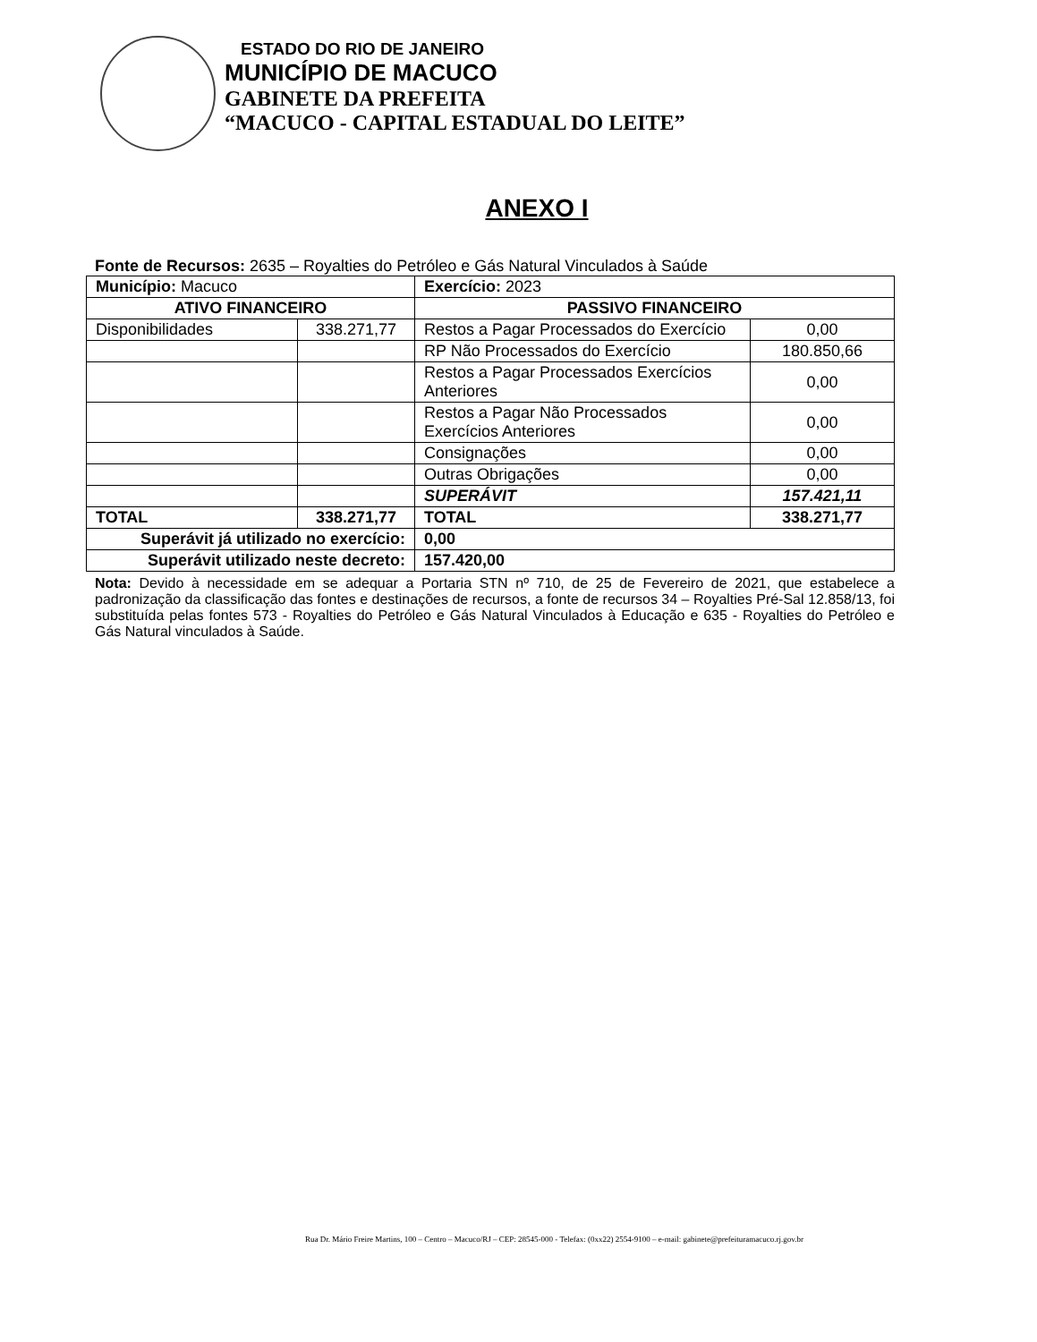ESTADO DO RIO DE JANEIRO
MUNICÍPIO DE MACUCO
GABINETE DA PREFEITA
“MACUCO - CAPITAL ESTADUAL DO LEITE”
ANEXO I
Fonte de Recursos: 2635 – Royalties do Petróleo e Gás Natural Vinculados à Saúde
| Município: Macuco | | Exercício: 2023 | |
| ATIVO FINANCEIRO | | PASSIVO FINANCEIRO | |
| Disponibilidades | 338.271,77 | Restos a Pagar Processados do Exercício | 0,00 |
| | | RP Não Processados do Exercício | 180.850,66 |
| | | Restos a Pagar Processados Exercícios Anteriores | 0,00 |
| | | Restos a Pagar Não Processados Exercícios Anteriores | 0,00 |
| | | Consignações | 0,00 |
| | | Outras Obrigações | 0,00 |
| | | SUPERÁVIT | 157.421,11 |
| TOTAL | 338.271,77 | TOTAL | 338.271,77 |
| Superávit já utilizado no exercício: | | 0,00 | |
| Superávit utilizado neste decreto: | | 157.420,00 | |
Nota: Devido à necessidade em se adequar a Portaria STN nº 710, de 25 de Fevereiro de 2021, que estabelece a padronização da classificação das fontes e destinações de recursos, a fonte de recursos 34 – Royalties Pré-Sal 12.858/13, foi substituída pelas fontes 573 - Royalties do Petróleo e Gás Natural Vinculados à Educação e 635 - Royalties do Petróleo e Gás Natural vinculados à Saúde.
Rua Dr. Mário Freire Martins, 100 – Centro – Macuco/RJ – CEP: 28545-000 - Telefax: (0xx22) 2554-9100 – e-mail: gabinete@prefeituramacuco.rj.gov.br